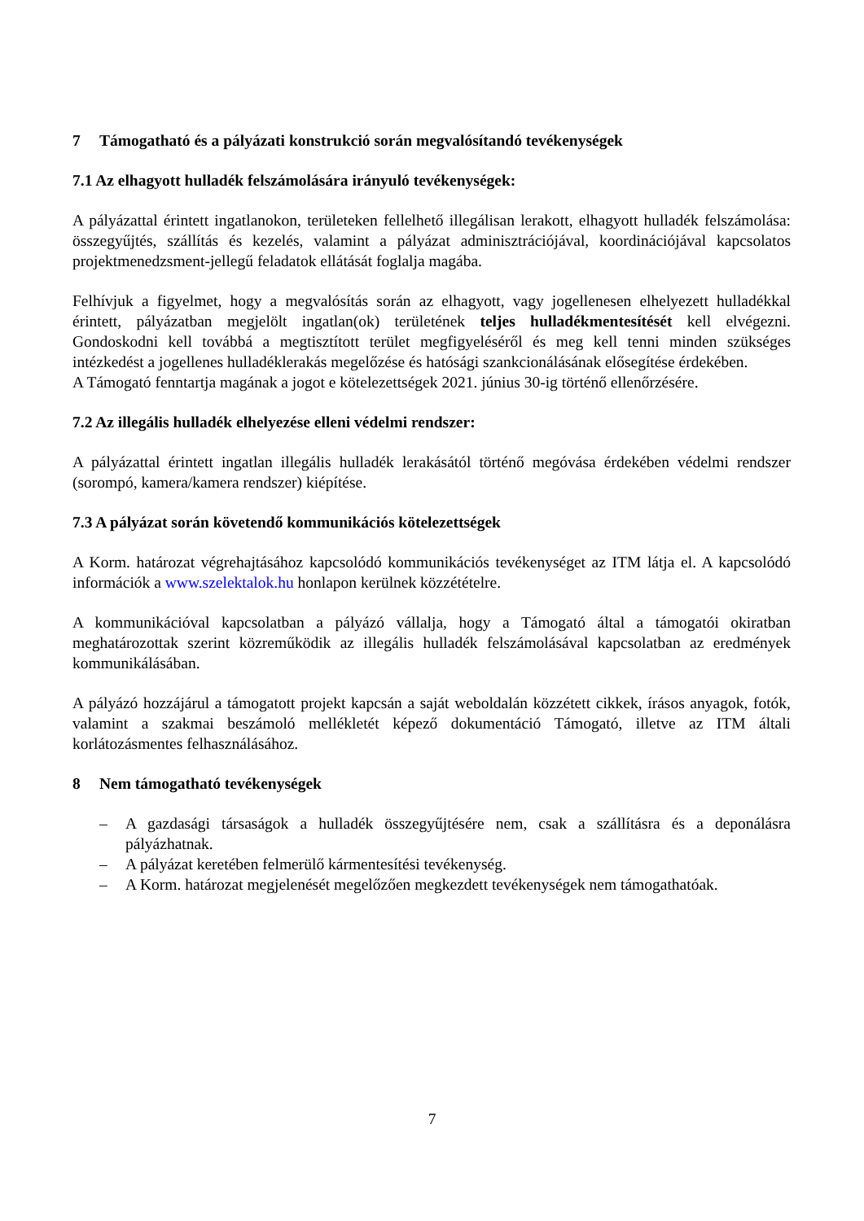7 Támogatható és a pályázati konstrukció során megvalósítandó tevékenységek
7.1 Az elhagyott hulladék felszámolására irányuló tevékenységek:
A pályázattal érintett ingatlanokon, területeken fellelhető illegálisan lerakott, elhagyott hulladék felszámolása: összegyűjtés, szállítás és kezelés, valamint a pályázat adminisztrációjával, koordinációjával kapcsolatos projektmenedzsment-jellegű feladatok ellátását foglalja magába.
Felhívjuk a figyelmet, hogy a megvalósítás során az elhagyott, vagy jogellenesen elhelyezett hulladékkal érintett, pályázatban megjelölt ingatlan(ok) területének teljes hulladékmentesítését kell elvégezni. Gondoskodni kell továbbá a megtisztított terület megfigyeléséről és meg kell tenni minden szükséges intézkedést a jogellenes hulladéklerakás megelőzése és hatósági szankcionálásának elősegítése érdekében.
A Támogató fenntartja magának a jogot e kötelezettségek 2021. június 30-ig történő ellenőrzésére.
7.2 Az illegális hulladék elhelyezése elleni védelmi rendszer:
A pályázattal érintett ingatlan illegális hulladék lerakásától történő megóvása érdekében védelmi rendszer (sorompó, kamera/kamera rendszer) kiépítése.
7.3 A pályázat során követendő kommunikációs kötelezettségek
A Korm. határozat végrehajtásához kapcsolódó kommunikációs tevékenységet az ITM látja el. A kapcsolódó információk a www.szelektalok.hu honlapon kerülnek közzétételre.
A kommunikációval kapcsolatban a pályázó vállalja, hogy a Támogató által a támogatói okiratban meghatározottak szerint közreműködik az illegális hulladék felszámolásával kapcsolatban az eredmények kommunikálásában.
A pályázó hozzájárul a támogatott projekt kapcsán a saját weboldalán közzétett cikkek, írásos anyagok, fotók, valamint a szakmai beszámoló mellékletét képező dokumentáció Támogató, illetve az ITM általi korlátozásmentes felhasználásához.
8 Nem támogatható tevékenységek
– A gazdasági társaságok a hulladék összegyűjtésére nem, csak a szállításra és a deponálásra pályázhatnak.
– A pályázat keretében felmerülő kármentesítési tevékenység.
– A Korm. határozat megjelenését megelőzően megkezdett tevékenységek nem támogathatóak.
7